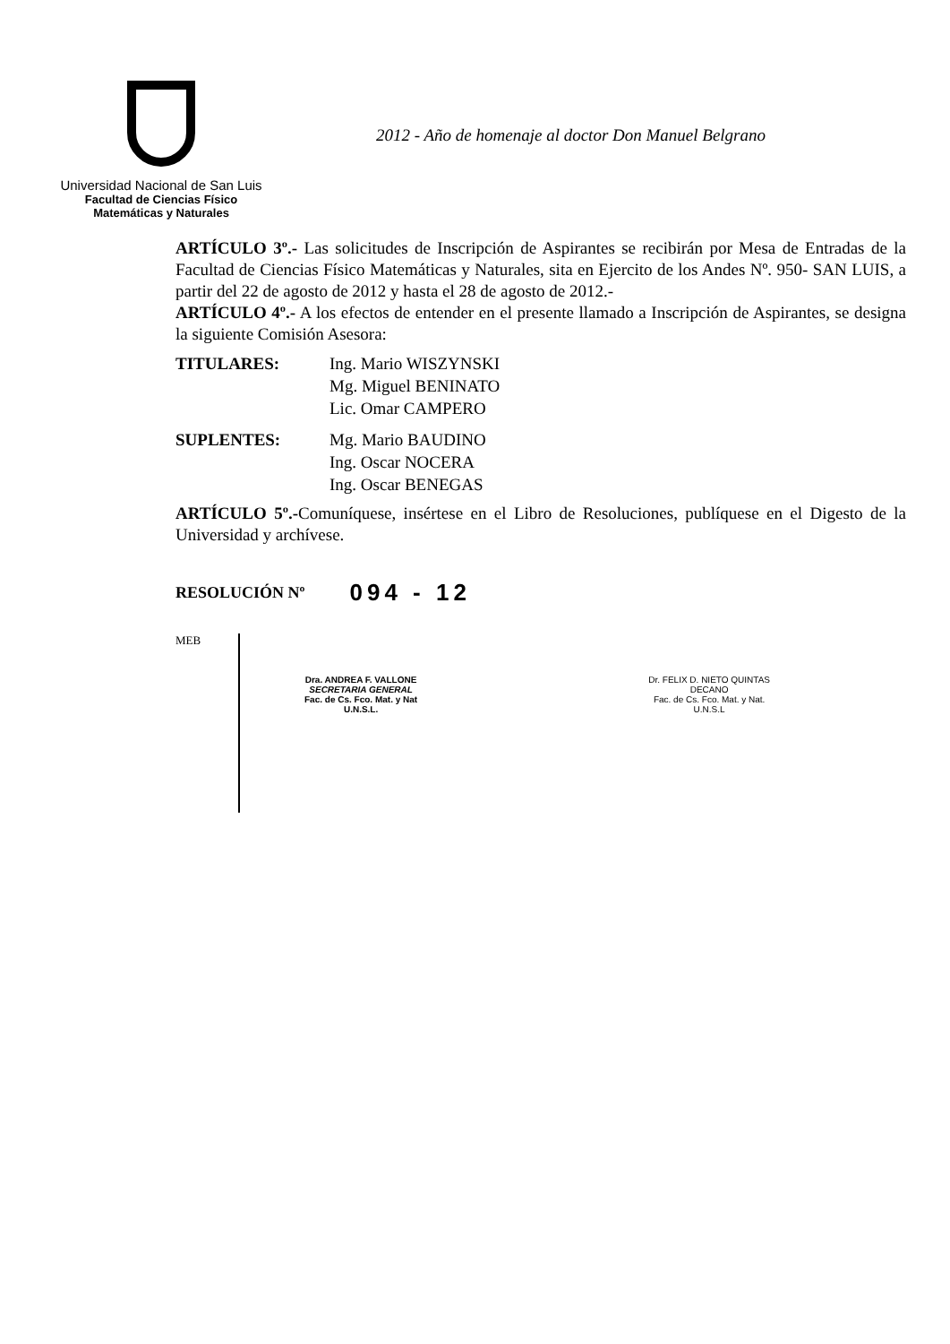Universidad Nacional de San Luis
Facultad de Ciencias Físico
Matemáticas y Naturales
2012 - Año de homenaje al doctor Don Manuel Belgrano
ARTÍCULO 3º.- Las solicitudes de Inscripción de Aspirantes se recibirán por Mesa de Entradas de la Facultad de Ciencias Físico Matemáticas y Naturales, sita en Ejercito de los Andes Nº. 950- SAN LUIS, a partir del 22 de agosto de 2012 y hasta el 28 de agosto de 2012.-
ARTÍCULO 4º.- A los efectos de entender en el presente llamado a Inscripción de Aspirantes, se designa la siguiente Comisión Asesora:
| TITULARES: | Ing. Mario WISZYNSKI Mg. Miguel BENINATO Lic. Omar CAMPERO |
| SUPLENTES: | Mg. Mario BAUDINO Ing. Oscar NOCERA Ing. Oscar BENEGAS |
ARTÍCULO 5º.-Comuníquese, insértese en el Libro de Resoluciones, publíquese en el Digesto de la Universidad y archívese.
RESOLUCIÓN Nº 094 - 12
Dra. ANDREA F. VALLONE
SECRETARIA GENERAL
Fac. de Cs. Fco. Mat. y Nat
U.N.S.L.
Dr. FELIX D. NIETO QUINTAS
DECANO
Fac. de Cs. Fco. Mat. y Nat.
U.N.S.L
MEB